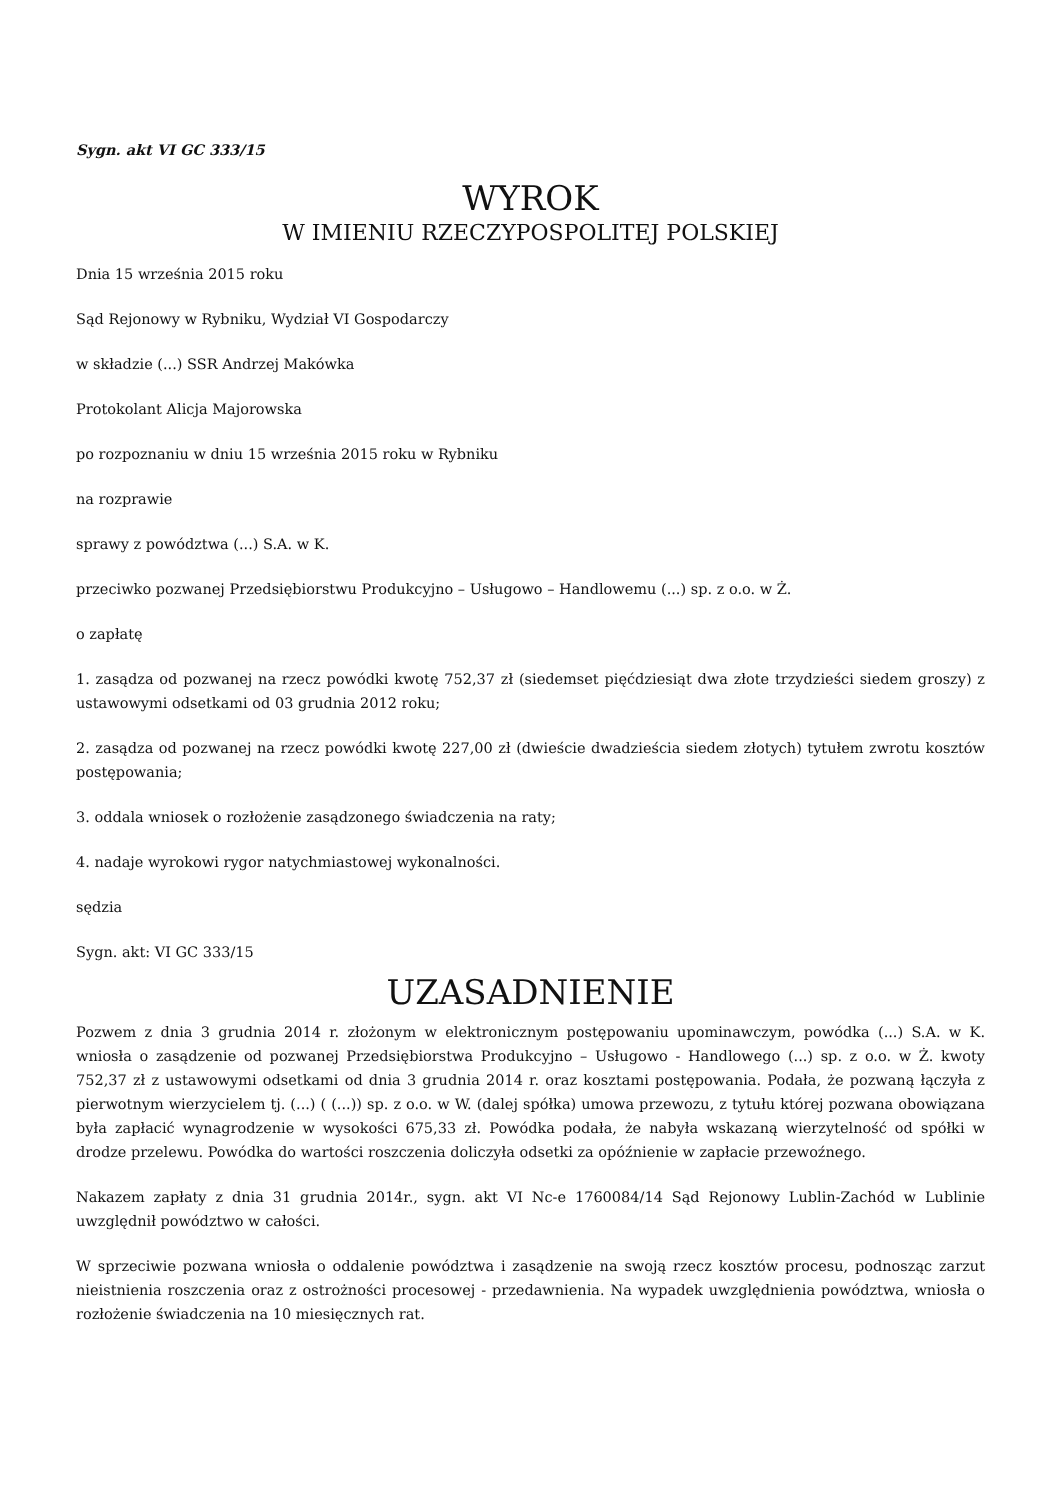Sygn. akt VI GC 333/15
WYROK
W IMIENIU RZECZYPOSPOLITEJ POLSKIEJ
Dnia 15 września 2015 roku
Sąd Rejonowy w Rybniku, Wydział VI Gospodarczy
w składzie (...) SSR Andrzej Makówka
Protokolant Alicja Majorowska
po rozpoznaniu w dniu 15 września 2015 roku w Rybniku
na rozprawie
sprawy z powództwa (...) S.A. w K.
przeciwko pozwanej Przedsiębiorstwu Produkcyjno – Usługowo – Handlowemu (...) sp. z o.o. w Ż.
o zapłatę
1. zasądza od pozwanej na rzecz powódki kwotę 752,37 zł (siedemset pięćdziesiąt dwa złote trzydzieści siedem groszy) z ustawowymi odsetkami od 03 grudnia 2012 roku;
2. zasądza od pozwanej na rzecz powódki kwotę 227,00 zł (dwieście dwadzieścia siedem złotych) tytułem zwrotu kosztów postępowania;
3. oddala wniosek o rozłożenie zasądzonego świadczenia na raty;
4. nadaje wyrokowi rygor natychmiastowej wykonalności.
sędzia
Sygn. akt: VI GC 333/15
UZASADNIENIE
Pozwem z dnia 3 grudnia 2014 r. złożonym w elektronicznym postępowaniu upominawczym, powódka (...) S.A. w K. wniosła o zasądzenie od pozwanej Przedsiębiorstwa Produkcyjno – Usługowo - Handlowego (...) sp. z o.o. w Ż. kwoty 752,37 zł z ustawowymi odsetkami od dnia 3 grudnia 2014 r. oraz kosztami postępowania. Podała, że pozwaną łączyła z pierwotnym wierzycielem tj. (...) ( (...)) sp. z o.o. w W. (dalej spółka) umowa przewozu, z tytułu której pozwana obowiązana była zapłacić wynagrodzenie w wysokości 675,33 zł. Powódka podała, że nabyła wskazaną wierzytelność od spółki w drodze przelewu. Powódka do wartości roszczenia doliczyła odsetki za opóźnienie w zapłacie przewoźnego.
Nakazem zapłaty z dnia 31 grudnia 2014r., sygn. akt VI Nc-e 1760084/14 Sąd Rejonowy Lublin-Zachód w Lublinie uwzględnił powództwo w całości.
W sprzeciwie pozwana wniosła o oddalenie powództwa i zasądzenie na swoją rzecz kosztów procesu, podnosząc zarzut nieistnienia roszczenia oraz z ostrożności procesowej - przedawnienia. Na wypadek uwzględnienia powództwa, wniosła o rozłożenie świadczenia na 10 miesięcznych rat.